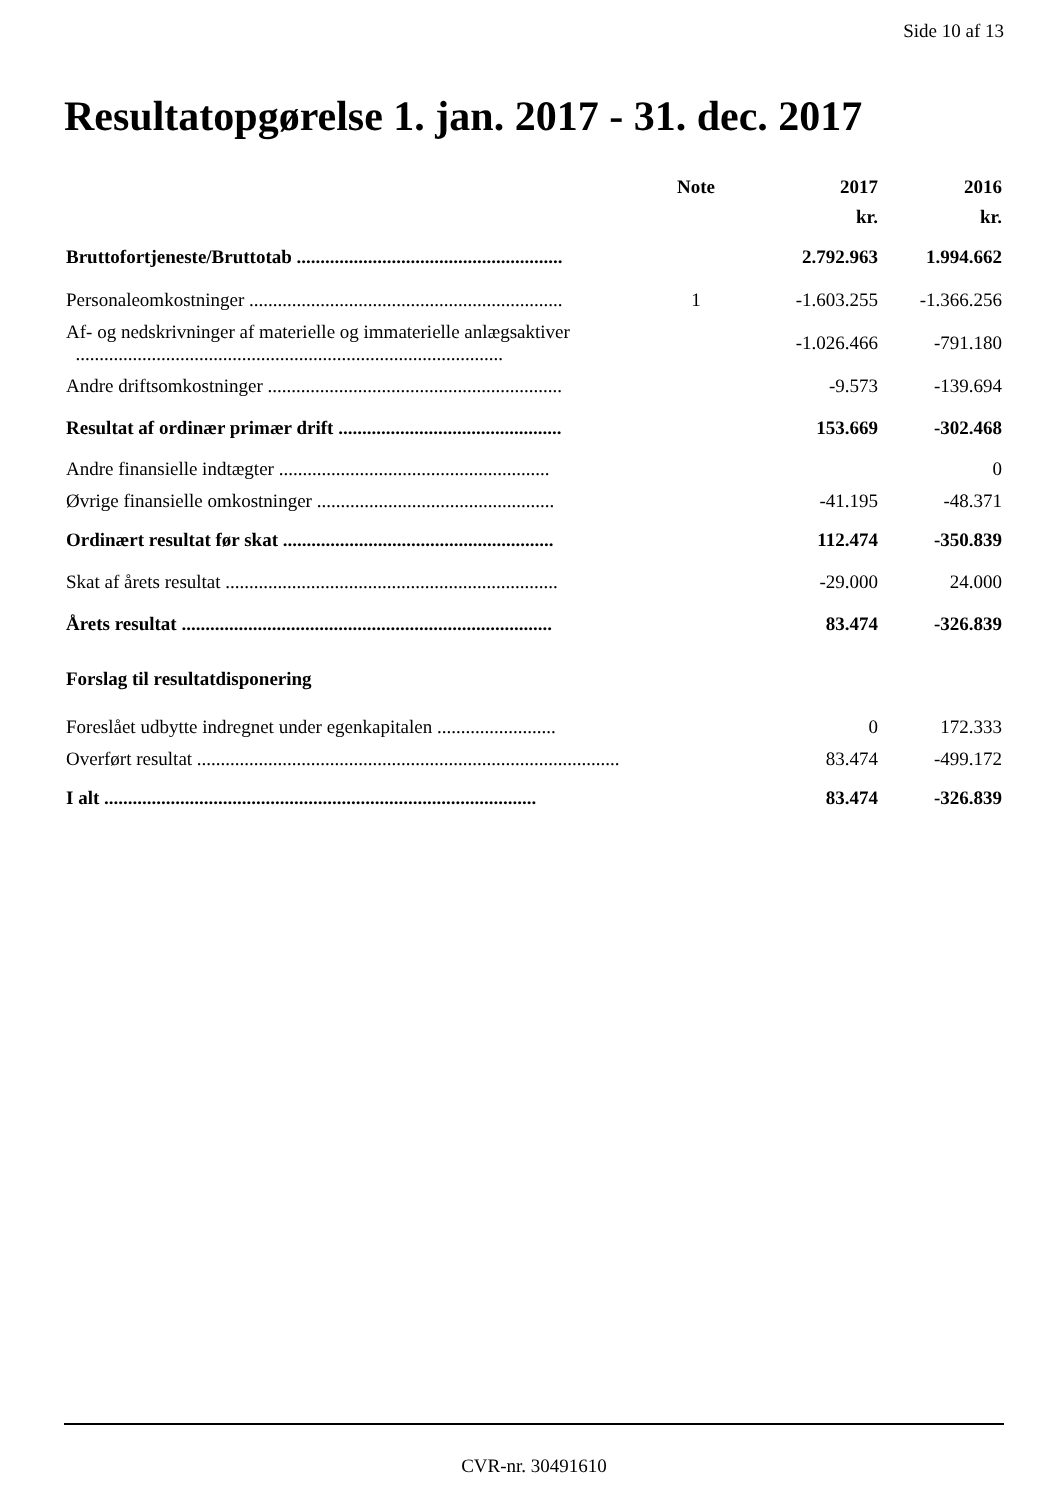Side 10 af 13
Resultatopgørelse 1. jan. 2017 - 31. dec. 2017
| | Note | 2017 | 2016 |
| --- | --- | --- | --- |
| | | kr. | kr. |
| Bruttofortjeneste/Bruttotab ........................................................ | | 2.792.963 | 1.994.662 |
| Personaleomkostninger .................................................................. | 1 | -1.603.255 | -1.366.256 |
| Af- og nedskrivninger af materielle og immaterielle anlægsaktiver .......................................................................................... | | -1.026.466 | -791.180 |
| Andre driftsomkostninger .............................................................. | | -9.573 | -139.694 |
| Resultat af ordinær primær drift ............................................... | | 153.669 | -302.468 |
| Andre finansielle indtægter ......................................................... | | | 0 |
| Øvrige finansielle omkostninger .................................................. | | -41.195 | -48.371 |
| Ordinært resultat før skat ......................................................... | | 112.474 | -350.839 |
| Skat af årets resultat ...................................................................... | | -29.000 | 24.000 |
| Årets resultat .............................................................................. | | 83.474 | -326.839 |
| Forslag til resultatdisponering | | | |
| Foreslået udbytte indregnet under egenkapitalen ......................... | | 0 | 172.333 |
| Overført resultat ......................................................................................... | | 83.474 | -499.172 |
| I alt ........................................................................................... | | 83.474 | -326.839 |
CVR-nr. 30491610